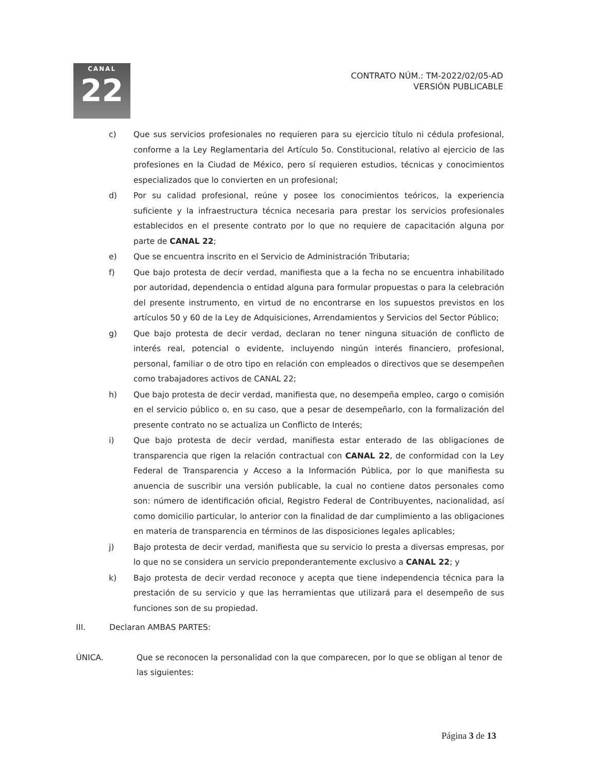CANAL
22
CONTRATO NÚM.: TM-2022/02/05-AD
VERSIÓN PUBLICABLE
c) Que sus servicios profesionales no requieren para su ejercicio título ni cédula profesional, conforme a la Ley Reglamentaria del Artículo 5o. Constitucional, relativo al ejercicio de las profesiones en la Ciudad de México, pero sí requieren estudios, técnicas y conocimientos especializados que lo convierten en un profesional;
d) Por su calidad profesional, reúne y posee los conocimientos teóricos, la experiencia suficiente y la infraestructura técnica necesaria para prestar los servicios profesionales establecidos en el presente contrato por lo que no requiere de capacitación alguna por parte de CANAL 22;
e) Que se encuentra inscrito en el Servicio de Administración Tributaria;
f) Que bajo protesta de decir verdad, manifiesta que a la fecha no se encuentra inhabilitado por autoridad, dependencia o entidad alguna para formular propuestas o para la celebración del presente instrumento, en virtud de no encontrarse en los supuestos previstos en los artículos 50 y 60 de la Ley de Adquisiciones, Arrendamientos y Servicios del Sector Público;
g) Que bajo protesta de decir verdad, declaran no tener ninguna situación de conflicto de interés real, potencial o evidente, incluyendo ningún interés financiero, profesional, personal, familiar o de otro tipo en relación con empleados o directivos que se desempeñen como trabajadores activos de CANAL 22;
h) Que bajo protesta de decir verdad, manifiesta que, no desempeña empleo, cargo o comisión en el servicio público o, en su caso, que a pesar de desempeñarlo, con la formalización del presente contrato no se actualiza un Conflicto de Interés;
i) Que bajo protesta de decir verdad, manifiesta estar enterado de las obligaciones de transparencia que rigen la relación contractual con CANAL 22, de conformidad con la Ley Federal de Transparencia y Acceso a la Información Pública, por lo que manifiesta su anuencia de suscribir una versión publicable, la cual no contiene datos personales como son: número de identificación oficial, Registro Federal de Contribuyentes, nacionalidad, así como domicilio particular, lo anterior con la finalidad de dar cumplimiento a las obligaciones en materia de transparencia en términos de las disposiciones legales aplicables;
j) Bajo protesta de decir verdad, manifiesta que su servicio lo presta a diversas empresas, por lo que no se considera un servicio preponderantemente exclusivo a CANAL 22; y
k) Bajo protesta de decir verdad reconoce y acepta que tiene independencia técnica para la prestación de su servicio y que las herramientas que utilizará para el desempeño de sus funciones son de su propiedad.
III. Declaran AMBAS PARTES:
ÚNICA. Que se reconocen la personalidad con la que comparecen, por lo que se obligan al tenor de las siguientes:
Página 3 de 13